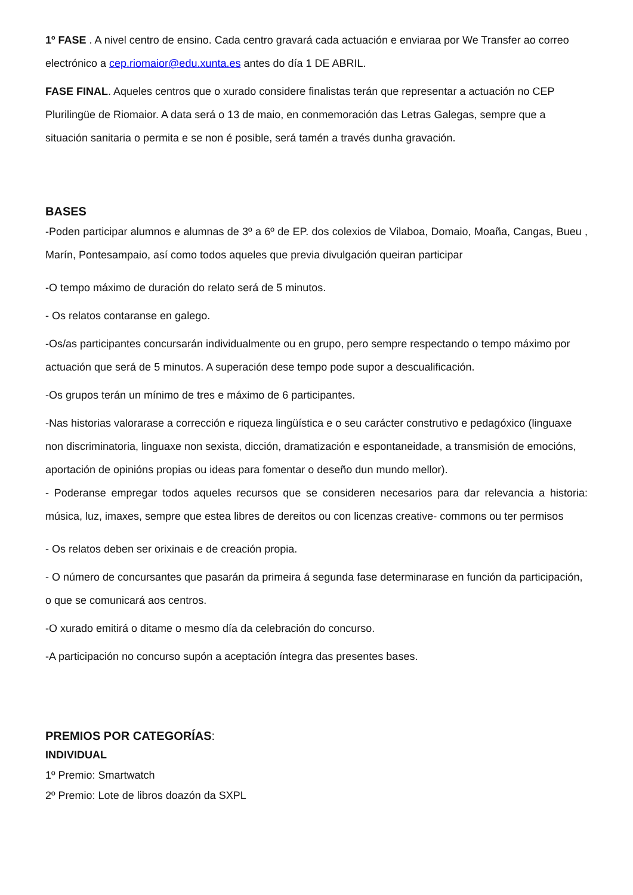1º FASE . A nivel centro de ensino. Cada centro gravará cada actuación e enviaraa por We Transfer ao correo electrónico a cep.riomaior@edu.xunta.es antes do día 1 DE ABRIL.
FASE FINAL. Aqueles centros que o xurado considere finalistas terán que representar a actuación no CEP Plurilingüe de Riomaior. A data será o 13 de maio, en conmemoración das Letras Galegas, sempre que a situación sanitaria o permita e se non é posible, será tamén a través dunha gravación.
BASES
-Poden participar alumnos e alumnas de 3º a 6º de EP. dos colexios de Vilaboa, Domaio, Moaña, Cangas, Bueu , Marín, Pontesampaio, así como todos aqueles que previa divulgación queiran participar
-O tempo máximo de duración do relato será de 5 minutos.
- Os relatos contaranse en galego.
-Os/as participantes concursarán individualmente ou en grupo, pero sempre respectando o tempo máximo por actuación que será de 5 minutos. A superación dese tempo pode supor a descualificación.
-Os grupos terán un mínimo de tres e máximo de 6 participantes.
-Nas historias valorarase a corrección e riqueza lingüística e o seu carácter construtivo e pedagóxico (linguaxe non discriminatoria, linguaxe non sexista, dicción, dramatización e espontaneidade, a transmisión de emocións, aportación de opinións propias ou ideas para fomentar o deseño dun mundo mellor).
- Poderanse empregar todos aqueles recursos que se consideren necesarios para dar relevancia a historia: música, luz, imaxes, sempre que estea libres de dereitos ou con licenzas creative- commons ou ter permisos
- Os relatos deben ser orixinais e de creación propia.
- O número de concursantes que pasarán da primeira á segunda fase determinarase en función da participación, o que se comunicará aos centros.
-O xurado emitirá o ditame o mesmo día da celebración do concurso.
-A participación no concurso supón a aceptación íntegra das presentes bases.
PREMIOS POR CATEGORÍAS:
INDIVIDUAL
1º Premio: Smartwatch
2º Premio: Lote de libros doazón da SXPL